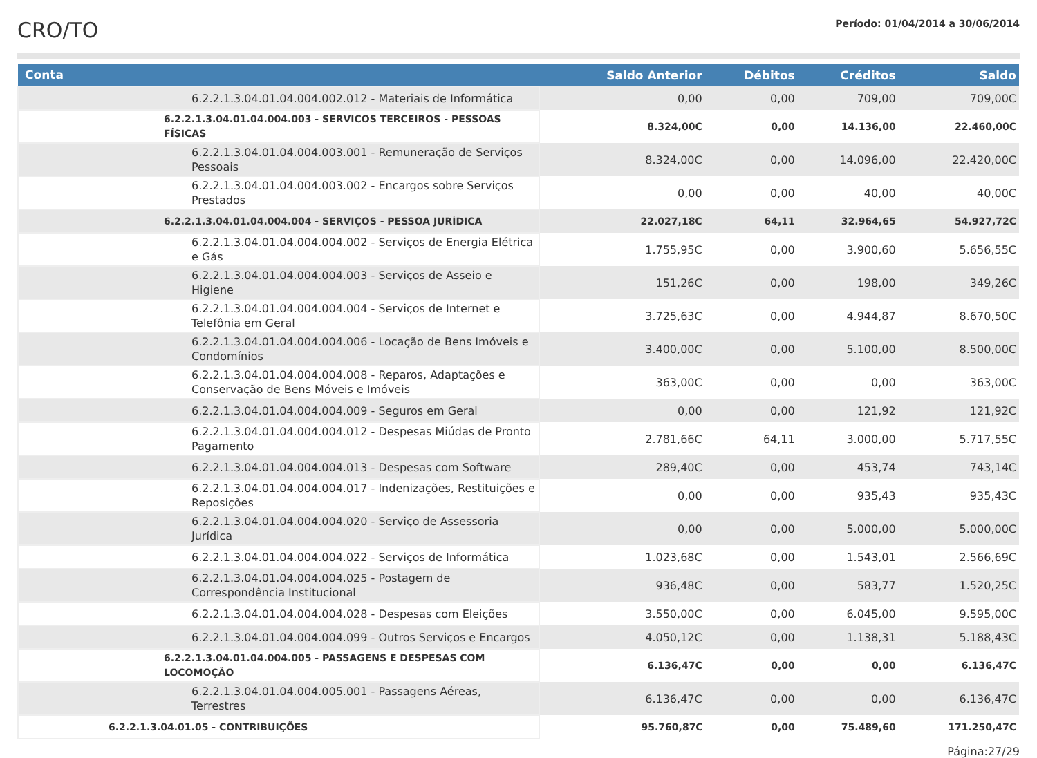CRO/TO
Período: 01/04/2014 a 30/06/2014
| Conta | Saldo Anterior | Débitos | Créditos | Saldo |
| --- | --- | --- | --- | --- |
| 6.2.2.1.3.04.01.04.004.002.012 - Materiais de Informática | 0,00 | 0,00 | 709,00 | 709,00C |
| 6.2.2.1.3.04.01.04.004.003 - SERVICOS TERCEIROS - PESSOAS FÍSICAS | 8.324,00C | 0,00 | 14.136,00 | 22.460,00C |
| 6.2.2.1.3.04.01.04.004.003.001 - Remuneração de Serviços Pessoais | 8.324,00C | 0,00 | 14.096,00 | 22.420,00C |
| 6.2.2.1.3.04.01.04.004.003.002 - Encargos sobre Serviços Prestados | 0,00 | 0,00 | 40,00 | 40,00C |
| 6.2.2.1.3.04.01.04.004.004 - SERVIÇOS - PESSOA JURÍDICA | 22.027,18C | 64,11 | 32.964,65 | 54.927,72C |
| 6.2.2.1.3.04.01.04.004.004.002 - Serviços de Energia Elétrica e Gás | 1.755,95C | 0,00 | 3.900,60 | 5.656,55C |
| 6.2.2.1.3.04.01.04.004.004.003 - Serviços de Asseio e Higiene | 151,26C | 0,00 | 198,00 | 349,26C |
| 6.2.2.1.3.04.01.04.004.004.004 - Serviços de Internet e Telefônia em Geral | 3.725,63C | 0,00 | 4.944,87 | 8.670,50C |
| 6.2.2.1.3.04.01.04.004.004.006 - Locação de Bens Imóveis e Condomínios | 3.400,00C | 0,00 | 5.100,00 | 8.500,00C |
| 6.2.2.1.3.04.01.04.004.004.008 - Reparos, Adaptações e Conservação de Bens Móveis e Imóveis | 363,00C | 0,00 | 0,00 | 363,00C |
| 6.2.2.1.3.04.01.04.004.004.009 - Seguros em Geral | 0,00 | 0,00 | 121,92 | 121,92C |
| 6.2.2.1.3.04.01.04.004.004.012 - Despesas Miúdas de Pronto Pagamento | 2.781,66C | 64,11 | 3.000,00 | 5.717,55C |
| 6.2.2.1.3.04.01.04.004.004.013 - Despesas com Software | 289,40C | 0,00 | 453,74 | 743,14C |
| 6.2.2.1.3.04.01.04.004.004.017 - Indenizações, Restituições e Reposições | 0,00 | 0,00 | 935,43 | 935,43C |
| 6.2.2.1.3.04.01.04.004.004.020 - Serviço de Assessoria Jurídica | 0,00 | 0,00 | 5.000,00 | 5.000,00C |
| 6.2.2.1.3.04.01.04.004.004.022 - Serviços de Informática | 1.023,68C | 0,00 | 1.543,01 | 2.566,69C |
| 6.2.2.1.3.04.01.04.004.004.025 - Postagem de Correspondência Institucional | 936,48C | 0,00 | 583,77 | 1.520,25C |
| 6.2.2.1.3.04.01.04.004.004.028 - Despesas com Eleições | 3.550,00C | 0,00 | 6.045,00 | 9.595,00C |
| 6.2.2.1.3.04.01.04.004.004.099 - Outros Serviços e Encargos | 4.050,12C | 0,00 | 1.138,31 | 5.188,43C |
| 6.2.2.1.3.04.01.04.004.005 - PASSAGENS E DESPESAS COM LOCOMOÇÃO | 6.136,47C | 0,00 | 0,00 | 6.136,47C |
| 6.2.2.1.3.04.01.04.004.005.001 - Passagens Aéreas, Terrestres | 6.136,47C | 0,00 | 0,00 | 6.136,47C |
| 6.2.2.1.3.04.01.05 - CONTRIBUIÇÕES | 95.760,87C | 0,00 | 75.489,60 | 171.250,47C |
Página:27/29